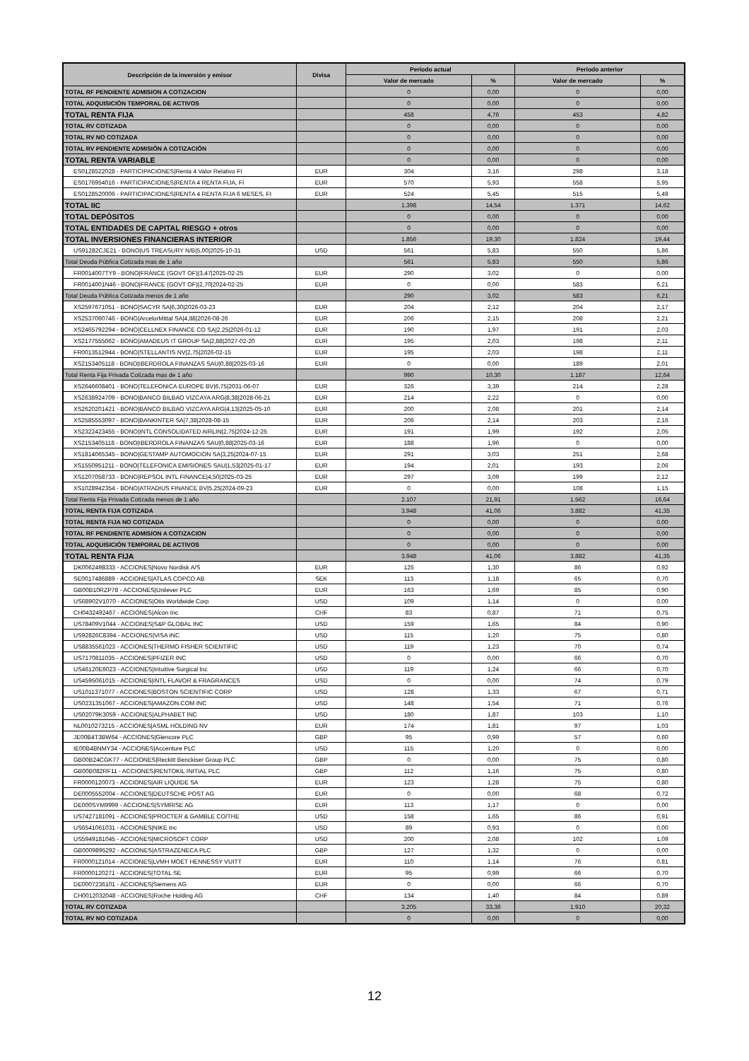| Descripción de la inversión y emisor | Divisa | Periodo actual | | Periodo anterior | |
| --- | --- | --- | --- | --- | --- |
| | | Valor de mercado | % | Valor de mercado | % |
| TOTAL RF PENDIENTE ADMISION A COTIZACION | | 0 | 0,00 | 0 | 0,00 |
| TOTAL ADQUISICIÓN TEMPORAL DE ACTIVOS | | 0 | 0,00 | 0 | 0,00 |
| TOTAL RENTA FIJA | | 458 | 4,76 | 453 | 4,82 |
| TOTAL RV COTIZADA | | 0 | 0,00 | 0 | 0,00 |
| TOTAL RV NO COTIZADA | | 0 | 0,00 | 0 | 0,00 |
| TOTAL RV PENDIENTE ADMISIÓN A COTIZACIÓN | | 0 | 0,00 | 0 | 0,00 |
| TOTAL RENTA VARIABLE | | 0 | 0,00 | 0 | 0,00 |
| ES0128522028 - PARTICIPACIONES/Renta 4 Valor Relativo FI | EUR | 304 | 3,16 | 298 | 3,18 |
| ES0176954016 - PARTICIPACIONES/RENTA 4 RENTA FIJA, FI | EUR | 570 | 5,93 | 558 | 5,95 |
| ES0128520006 - PARTICIPACIONES/RENTA 4 RENTA FIJA 6 MESES, FI | EUR | 524 | 5,45 | 515 | 5,49 |
| TOTAL IIC | | 1.398 | 14,54 | 1.371 | 14,62 |
| TOTAL DEPÓSITOS | | 0 | 0,00 | 0 | 0,00 |
| TOTAL ENTIDADES DE CAPITAL RIESGO + otros | | 0 | 0,00 | 0 | 0,00 |
| TOTAL INVERSIONES FINANCIERAS INTERIOR | | 1.856 | 19,30 | 1.824 | 19,44 |
| US91282CJE21 - BONO/US TREASURY N/B/5,00/2025-10-31 | USD | 561 | 5,83 | 550 | 5,86 |
| Total Deuda Pública Cotizada mas de 1 año | | 561 | 5,83 | 550 | 5,86 |
| FR0014007TY9 - BONO/FRANCE (GOVT OF)/3,47/2025-02-25 | EUR | 290 | 3,02 | 0 | 0,00 |
| FR0014001N46 - BONO/FRANCE (GOVT OF)/2,70/2024-02-25 | EUR | 0 | 0,00 | 583 | 6,21 |
| Total Deuda Pública Cotizada menos de 1 año | | 290 | 3,02 | 583 | 6,21 |
| XS2597671051 - BONO/SACYR SA/6,30/2026-03-23 | EUR | 204 | 2,12 | 204 | 2,17 |
| XS2537060746 - BONO/ArcelorMittal SA/4,88/2026-08-26 | EUR | 206 | 2,15 | 208 | 2,21 |
| XS2465792294 - BONO/CELLNEX FINANCE CO SA/2,25/2026-01-12 | EUR | 190 | 1,97 | 191 | 2,03 |
| XS2177555062 - BONO/AMADEUS IT GROUP SA/2,88/2027-02-20 | EUR | 195 | 2,03 | 198 | 2,11 |
| FR0013512944 - BONO/STELLANTIS NV/2,75/2026-02-15 | EUR | 195 | 2,03 | 198 | 2,11 |
| XS2153405118 - BONO/IBERDROLA FINANZAS SAU/0,88/2025-03-16 | EUR | 0 | 0,00 | 189 | 2,01 |
| Total Renta Fija Privada Cotizada mas de 1 año | | 990 | 10,30 | 1.187 | 12,64 |
| XS2646608401 - BONO/TELEFONICA EUROPE BV/6,75/2031-06-07 | EUR | 326 | 3,39 | 214 | 2,28 |
| XS2638924709 - BONO/BANCO BILBAO VIZCAYA ARG/8,38/2028-06-21 | EUR | 214 | 2,22 | 0 | 0,00 |
| XS2620201421 - BONO/BANCO BILBAO VIZCAYA ARG/4,13/2025-05-10 | EUR | 200 | 2,08 | 201 | 2,14 |
| XS2585553097 - BONO/BANKINTER SA/7,38/2028-08-15 | EUR | 206 | 2,14 | 203 | 2,16 |
| XS2322423455 - BONO/INTL CONSOLIDATED AIRLIN/2,75/2024-12-25 | EUR | 191 | 1,99 | 192 | 2,05 |
| XS2153405118 - BONO/IBERDROLA FINANZAS SAU/0,88/2025-03-16 | EUR | 188 | 1,96 | 0 | 0,00 |
| XS1814065345 - BONO/GESTAMP AUTOMOCION SA/3,25/2024-07-15 | EUR | 291 | 3,03 | 251 | 2,68 |
| XS1550951211 - BONO/TELEFONICA EMISIONES SAU/1,53/2025-01-17 | EUR | 194 | 2,01 | 193 | 2,06 |
| XS1207058733 - BONO/REPSOL INTL FINANCE/4,50/2025-03-25 | EUR | 297 | 3,09 | 199 | 2,12 |
| XS1028942354 - BONO/ATRADIUS FINANCE BV/5,25/2024-09-23 | EUR | 0 | 0,00 | 108 | 1,15 |
| Total Renta Fija Privada Cotizada menos de 1 año | | 2.107 | 21,91 | 1.562 | 16,64 |
| TOTAL RENTA FIJA COTIZADA | | 3.948 | 41,06 | 3.882 | 41,35 |
| TOTAL RENTA FIJA NO COTIZADA | | 0 | 0,00 | 0 | 0,00 |
| TOTAL RF PENDIENTE ADMISION A COTIZACION | | 0 | 0,00 | 0 | 0,00 |
| TOTAL ADQUISICIÓN TEMPORAL DE ACTIVOS | | 0 | 0,00 | 0 | 0,00 |
| TOTAL RENTA FIJA | | 3.948 | 41,06 | 3.882 | 41,35 |
| DK0062498333 - ACCIONES/Novo Nordisk A/S | EUR | 125 | 1,30 | 86 | 0,92 |
| SE0017486889 - ACCIONES/ATLAS COPCO AB | SEK | 113 | 1,18 | 65 | 0,70 |
| GB00B10RZP78 - ACCIONES/Unilever PLC | EUR | 163 | 1,69 | 85 | 0,90 |
| US68902V1070 - ACCIONES/Otis Worldwide Corp | USD | 109 | 1,14 | 0 | 0,00 |
| CH0432492467 - ACCIONES/Alcon Inc | CHF | 83 | 0,87 | 71 | 0,75 |
| US78409V1044 - ACCIONES/S&P GLOBAL INC | USD | 159 | 1,65 | 84 | 0,90 |
| US92826C8394 - ACCIONES/VISA INC | USD | 115 | 1,20 | 75 | 0,80 |
| US8835561023 - ACCIONES/THERMO FISHER SCIENTIFIC | USD | 119 | 1,23 | 70 | 0,74 |
| US7170811035 - ACCIONES/PFIZER INC | USD | 0 | 0,00 | 66 | 0,70 |
| US46120E6023 - ACCIONES/Intuitive Surgical Inc | USD | 119 | 1,24 | 66 | 0,70 |
| US4595061015 - ACCIONES/INTL FLAVOR & FRAGRANCES | USD | 0 | 0,00 | 74 | 0,79 |
| US1011371077 - ACCIONES/BOSTON SCIENTIFIC CORP | USD | 128 | 1,33 | 67 | 0,71 |
| US0231351067 - ACCIONES/AMAZON.COM INC | USD | 148 | 1,54 | 71 | 0,76 |
| US02079K3059 - ACCIONES/ALPHABET INC | USD | 180 | 1,87 | 103 | 1,10 |
| NL0010273215 - ACCIONES/ASML HOLDING NV | EUR | 174 | 1,81 | 97 | 1,03 |
| JE00B4T3BW64 - ACCIONES/Glencore PLC | GBP | 95 | 0,99 | 57 | 0,60 |
| IE00B4BNMY34 - ACCIONES/Accenture PLC | USD | 115 | 1,20 | 0 | 0,00 |
| GB00B24CGK77 - ACCIONES/Reckitt Benckiser Group PLC | GBP | 0 | 0,00 | 75 | 0,80 |
| GB00B082RF11 - ACCIONES/RENTOKIL INITIAL PLC | GBP | 112 | 1,16 | 75 | 0,80 |
| FR0000120073 - ACCIONES/AIR LIQUIDE SA | EUR | 123 | 1,28 | 75 | 0,80 |
| DE0005552004 - ACCIONES/DEUTSCHE POST AG | EUR | 0 | 0,00 | 68 | 0,72 |
| DE000SYM9999 - ACCIONES/SYMRISE AG | EUR | 113 | 1,17 | 0 | 0,00 |
| US7427181091 - ACCIONES/PROCTER & GAMBLE CO/THE | USD | 158 | 1,65 | 86 | 0,91 |
| US6541061031 - ACCIONES/NIKE Inc | USD | 89 | 0,93 | 0 | 0,00 |
| US5949181045 - ACCIONES/MICROSOFT CORP | USD | 200 | 2,08 | 102 | 1,09 |
| GB0009895292 - ACCIONES/ASTRAZENECA PLC | GBP | 127 | 1,32 | 0 | 0,00 |
| FR0000121014 - ACCIONES/LVMH MOET HENNESSY VUITT | EUR | 110 | 1,14 | 76 | 0,81 |
| FR0000120271 - ACCIONES/TOTAL SE | EUR | 95 | 0,99 | 66 | 0,70 |
| DE0007236101 - ACCIONES/Siemens AG | EUR | 0 | 0,00 | 66 | 0,70 |
| CH0012032048 - ACCIONES/Roche Holding AG | CHF | 134 | 1,40 | 84 | 0,89 |
| TOTAL RV COTIZADA | | 3.205 | 33,36 | 1.910 | 20,32 |
| TOTAL RV NO COTIZADA | | 0 | 0,00 | 0 | 0,00 |
12